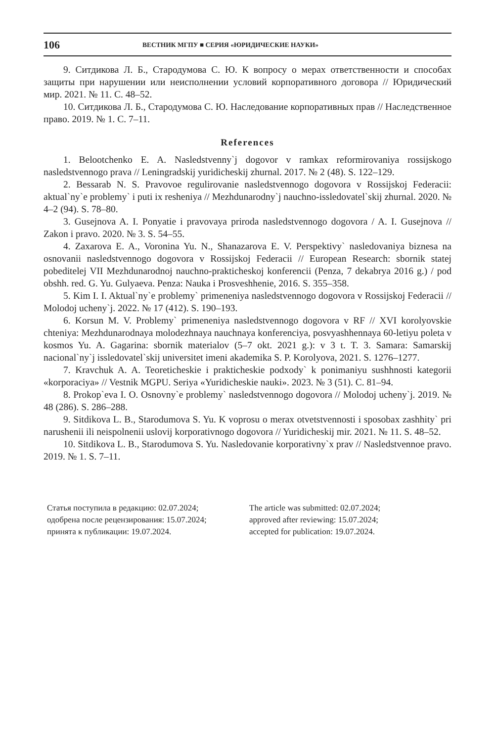106 ВЕСТНИК МГПУ ■ СЕРИЯ «ЮРИДИЧЕСКИЕ НАУКИ»
9. Ситдикова Л. Б., Стародумова С. Ю. К вопросу о мерах ответственности и способах защиты при нарушении или неисполнении условий корпоративного договора // Юридический мир. 2021. № 11. С. 48–52.
10. Ситдикова Л. Б., Стародумова С. Ю. Наследование корпоративных прав // Наследственное право. 2019. № 1. С. 7–11.
References
1. Belootchenko E. A. Nasledstvenny`j dogovor v ramkax reformirovaniya rossijskogo nasledstvennogo prava // Leningradskij yuridicheskij zhurnal. 2017. № 2 (48). S. 122–129.
2. Bessarab N. S. Pravovoe regulirovanie nasledstvennogo dogovora v Rossijskoj Federacii: aktual`ny`e problemy` i puti ix resheniya // Mezhdunarodny`j nauchno-issledovatel`skij zhurnal. 2020. № 4–2 (94). S. 78–80.
3. Gusejnova A. I. Ponyatie i pravovaya priroda nasledstvennogo dogovora / A. I. Gusejnova // Zakon i pravo. 2020. № 3. S. 54–55.
4. Zaxarova E. A., Voronina Yu. N., Shanazarova E. V. Perspektivy` nasledovaniya biznesa na osnovanii nasledstvennogo dogovora v Rossijskoj Federacii // European Research: sbornik statej pobeditelej VII Mezhdunarodnoj nauchno-prakticheskoj konferencii (Penza, 7 dekabrya 2016 g.) / pod obshh. red. G. Yu. Gulyaeva. Penza: Nauka i Prosveshhenie, 2016. S. 355–358.
5. Kim I. I. Aktual`ny`e problemy` primeneniya nasledstvennogo dogovora v Rossijskoj Federacii // Molodoj ucheny`j. 2022. № 17 (412). S. 190–193.
6. Korsun M. V. Problemy` primeneniya nasledstvennogo dogovora v RF // XVI korolyovskie chteniya: Mezhdunarodnaya molodezhnaya nauchnaya konferenciya, posvyashhennaya 60-letiyu poleta v kosmos Yu. A. Gagarina: sbornik materialov (5–7 okt. 2021 g.): v 3 t. T. 3. Samara: Samarskij nacional`ny`j issledovatel`skij universitet imeni akademika S. P. Korolyova, 2021. S. 1276–1277.
7. Kravchuk A. A. Teoreticheskie i prakticheskie podxody` k ponimaniyu sushhnosti kategorii «korporaciya» // Vestnik MGPU. Seriya «Yuridicheskie nauki». 2023. № 3 (51). C. 81–94.
8. Prokop`eva I. O. Osnovny`e problemy` nasledstvennogo dogovora // Molodoj ucheny`j. 2019. № 48 (286). S. 286–288.
9. Sitdikova L. B., Starodumova S. Yu. K voprosu o merax otvetstvennosti i sposobax zashhity` pri narushenii ili neispolnenii uslovij korporativnogo dogovora // Yuridicheskij mir. 2021. № 11. S. 48–52.
10. Sitdikova L. B., Starodumova S. Yu. Nasledovanie korporativny`x prav // Nasledstvennoe pravo. 2019. № 1. S. 7–11.
Статья поступила в редакцию: 02.07.2024;
одобрена после рецензирования: 15.07.2024;
принята к публикации: 19.07.2024.
The article was submitted: 02.07.2024;
approved after reviewing: 15.07.2024;
accepted for publication: 19.07.2024.